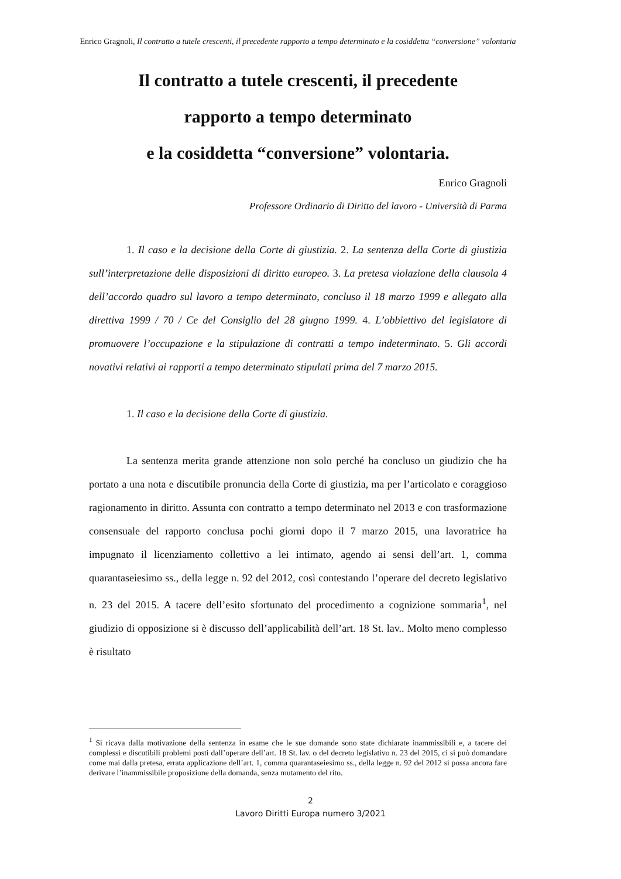Enrico Gragnoli, Il contratto a tutele crescenti, il precedente rapporto a tempo determinato e la cosiddetta “conversione” volontaria
Il contratto a tutele crescenti, il precedente
rapporto a tempo determinato
e la cosiddetta “conversione” volontaria.
Enrico Gragnoli
Professore Ordinario di Diritto del lavoro - Università di Parma
1. Il caso e la decisione della Corte di giustizia. 2. La sentenza della Corte di giustizia sull’interpretazione delle disposizioni di diritto europeo. 3. La pretesa violazione della clausola 4 dell’accordo quadro sul lavoro a tempo determinato, concluso il 18 marzo 1999 e allegato alla direttiva 1999 / 70 / Ce del Consiglio del 28 giugno 1999. 4. L’obbiettivo del legislatore di promuovere l’occupazione e la stipulazione di contratti a tempo indeterminato. 5. Gli accordi novativi relativi ai rapporti a tempo determinato stipulati prima del 7 marzo 2015.
1. Il caso e la decisione della Corte di giustizia.
La sentenza merita grande attenzione non solo perché ha concluso un giudizio che ha portato a una nota e discutibile pronuncia della Corte di giustizia, ma per l’articolato e coraggioso ragionamento in diritto. Assunta con contratto a tempo determinato nel 2013 e con trasformazione consensuale del rapporto conclusa pochi giorni dopo il 7 marzo 2015, una lavoratrice ha impugnato il licenziamento collettivo a lei intimato, agendo ai sensi dell’art. 1, comma quarantaseiesimo ss., della legge n. 92 del 2012, così contestando l’operare del decreto legislativo n. 23 del 2015. A tacere dell’esito sfortunato del procedimento a cognizione sommaria<sup>1</sup>, nel giudizio di opposizione si è discusso dell’applicabilità dell’art. 18 St. lav.. Molto meno complesso è risultato
<sup>1</sup> Si ricava dalla motivazione della sentenza in esame che le sue domande sono state dichiarate inammissibili e, a tacere dei complessi e discutibili problemi posti dall’operare dell’art. 18 St. lav. o del decreto legislativo n. 23 del 2015, ci si può domandare come mai dalla pretesa, errata applicazione dell’art. 1, comma quarantaseiesimo ss., della legge n. 92 del 2012 si possa ancora fare derivare l’inammissibile proposizione della domanda, senza mutamento del rito.
2
Lavoro Diritti Europa numero 3/2021